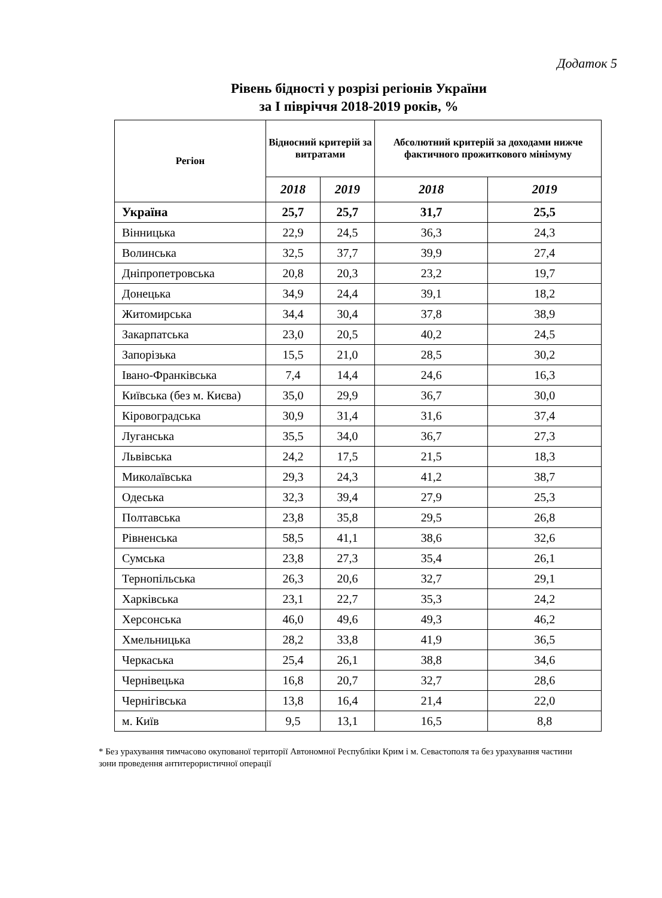Додаток 5
Рівень бідності у розрізі регіонів України
за І півріччя 2018-2019 років, %
| Регіон | Відносний критерій за витратами | | Абсолютний критерій за доходами нижче фактичного прожиткового мінімуму | |
| --- | --- | --- | --- | --- |
| | 2018 | 2019 | 2018 | 2019 |
| Україна | 25,7 | 25,7 | 31,7 | 25,5 |
| Вінницька | 22,9 | 24,5 | 36,3 | 24,3 |
| Волинська | 32,5 | 37,7 | 39,9 | 27,4 |
| Дніпропетровська | 20,8 | 20,3 | 23,2 | 19,7 |
| Донецька | 34,9 | 24,4 | 39,1 | 18,2 |
| Житомирська | 34,4 | 30,4 | 37,8 | 38,9 |
| Закарпатська | 23,0 | 20,5 | 40,2 | 24,5 |
| Запорізька | 15,5 | 21,0 | 28,5 | 30,2 |
| Івано-Франківська | 7,4 | 14,4 | 24,6 | 16,3 |
| Київська (без м. Києва) | 35,0 | 29,9 | 36,7 | 30,0 |
| Кіровоградська | 30,9 | 31,4 | 31,6 | 37,4 |
| Луганська | 35,5 | 34,0 | 36,7 | 27,3 |
| Львівська | 24,2 | 17,5 | 21,5 | 18,3 |
| Миколаївська | 29,3 | 24,3 | 41,2 | 38,7 |
| Одеська | 32,3 | 39,4 | 27,9 | 25,3 |
| Полтавська | 23,8 | 35,8 | 29,5 | 26,8 |
| Рівненська | 58,5 | 41,1 | 38,6 | 32,6 |
| Сумська | 23,8 | 27,3 | 35,4 | 26,1 |
| Тернопільська | 26,3 | 20,6 | 32,7 | 29,1 |
| Харківська | 23,1 | 22,7 | 35,3 | 24,2 |
| Херсонська | 46,0 | 49,6 | 49,3 | 46,2 |
| Хмельницька | 28,2 | 33,8 | 41,9 | 36,5 |
| Черкаська | 25,4 | 26,1 | 38,8 | 34,6 |
| Чернівецька | 16,8 | 20,7 | 32,7 | 28,6 |
| Чернігівська | 13,8 | 16,4 | 21,4 | 22,0 |
| м. Київ | 9,5 | 13,1 | 16,5 | 8,8 |
* Без урахування тимчасово окупованої території Автономної Республіки Крим і м. Севастополя та без урахування частини зони проведення антитерористичної операції